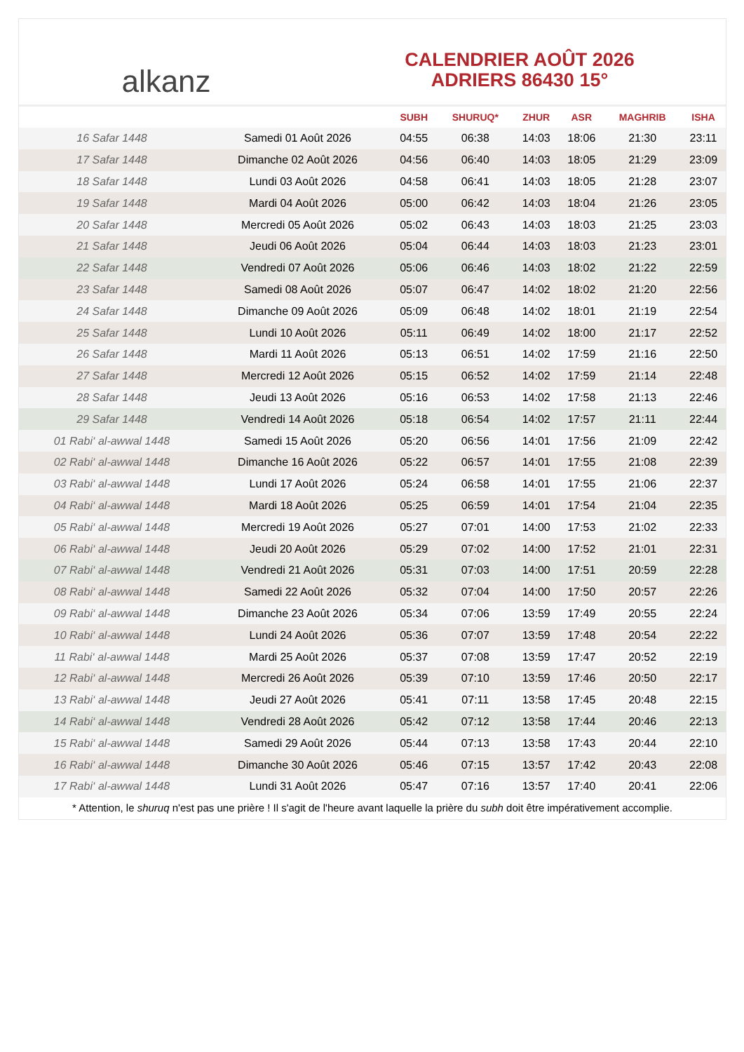alkanz
CALENDRIER AOÛT 2026
ADRIERS 86430 15°
| | | SUBH | SHURUQ* | ZHUR | ASR | MAGHRIB | ISHA |
| --- | --- | --- | --- | --- | --- | --- | --- |
| 16 Safar 1448 | Samedi 01 Août 2026 | 04:55 | 06:38 | 14:03 | 18:06 | 21:30 | 23:11 |
| 17 Safar 1448 | Dimanche 02 Août 2026 | 04:56 | 06:40 | 14:03 | 18:05 | 21:29 | 23:09 |
| 18 Safar 1448 | Lundi 03 Août 2026 | 04:58 | 06:41 | 14:03 | 18:05 | 21:28 | 23:07 |
| 19 Safar 1448 | Mardi 04 Août 2026 | 05:00 | 06:42 | 14:03 | 18:04 | 21:26 | 23:05 |
| 20 Safar 1448 | Mercredi 05 Août 2026 | 05:02 | 06:43 | 14:03 | 18:03 | 21:25 | 23:03 |
| 21 Safar 1448 | Jeudi 06 Août 2026 | 05:04 | 06:44 | 14:03 | 18:03 | 21:23 | 23:01 |
| 22 Safar 1448 | Vendredi 07 Août 2026 | 05:06 | 06:46 | 14:03 | 18:02 | 21:22 | 22:59 |
| 23 Safar 1448 | Samedi 08 Août 2026 | 05:07 | 06:47 | 14:02 | 18:02 | 21:20 | 22:56 |
| 24 Safar 1448 | Dimanche 09 Août 2026 | 05:09 | 06:48 | 14:02 | 18:01 | 21:19 | 22:54 |
| 25 Safar 1448 | Lundi 10 Août 2026 | 05:11 | 06:49 | 14:02 | 18:00 | 21:17 | 22:52 |
| 26 Safar 1448 | Mardi 11 Août 2026 | 05:13 | 06:51 | 14:02 | 17:59 | 21:16 | 22:50 |
| 27 Safar 1448 | Mercredi 12 Août 2026 | 05:15 | 06:52 | 14:02 | 17:59 | 21:14 | 22:48 |
| 28 Safar 1448 | Jeudi 13 Août 2026 | 05:16 | 06:53 | 14:02 | 17:58 | 21:13 | 22:46 |
| 29 Safar 1448 | Vendredi 14 Août 2026 | 05:18 | 06:54 | 14:02 | 17:57 | 21:11 | 22:44 |
| 01 Rabi‘ al-awwal 1448 | Samedi 15 Août 2026 | 05:20 | 06:56 | 14:01 | 17:56 | 21:09 | 22:42 |
| 02 Rabi‘ al-awwal 1448 | Dimanche 16 Août 2026 | 05:22 | 06:57 | 14:01 | 17:55 | 21:08 | 22:39 |
| 03 Rabi‘ al-awwal 1448 | Lundi 17 Août 2026 | 05:24 | 06:58 | 14:01 | 17:55 | 21:06 | 22:37 |
| 04 Rabi‘ al-awwal 1448 | Mardi 18 Août 2026 | 05:25 | 06:59 | 14:01 | 17:54 | 21:04 | 22:35 |
| 05 Rabi‘ al-awwal 1448 | Mercredi 19 Août 2026 | 05:27 | 07:01 | 14:00 | 17:53 | 21:02 | 22:33 |
| 06 Rabi‘ al-awwal 1448 | Jeudi 20 Août 2026 | 05:29 | 07:02 | 14:00 | 17:52 | 21:01 | 22:31 |
| 07 Rabi‘ al-awwal 1448 | Vendredi 21 Août 2026 | 05:31 | 07:03 | 14:00 | 17:51 | 20:59 | 22:28 |
| 08 Rabi‘ al-awwal 1448 | Samedi 22 Août 2026 | 05:32 | 07:04 | 14:00 | 17:50 | 20:57 | 22:26 |
| 09 Rabi‘ al-awwal 1448 | Dimanche 23 Août 2026 | 05:34 | 07:06 | 13:59 | 17:49 | 20:55 | 22:24 |
| 10 Rabi‘ al-awwal 1448 | Lundi 24 Août 2026 | 05:36 | 07:07 | 13:59 | 17:48 | 20:54 | 22:22 |
| 11 Rabi‘ al-awwal 1448 | Mardi 25 Août 2026 | 05:37 | 07:08 | 13:59 | 17:47 | 20:52 | 22:19 |
| 12 Rabi‘ al-awwal 1448 | Mercredi 26 Août 2026 | 05:39 | 07:10 | 13:59 | 17:46 | 20:50 | 22:17 |
| 13 Rabi‘ al-awwal 1448 | Jeudi 27 Août 2026 | 05:41 | 07:11 | 13:58 | 17:45 | 20:48 | 22:15 |
| 14 Rabi‘ al-awwal 1448 | Vendredi 28 Août 2026 | 05:42 | 07:12 | 13:58 | 17:44 | 20:46 | 22:13 |
| 15 Rabi‘ al-awwal 1448 | Samedi 29 Août 2026 | 05:44 | 07:13 | 13:58 | 17:43 | 20:44 | 22:10 |
| 16 Rabi‘ al-awwal 1448 | Dimanche 30 Août 2026 | 05:46 | 07:15 | 13:57 | 17:42 | 20:43 | 22:08 |
| 17 Rabi‘ al-awwal 1448 | Lundi 31 Août 2026 | 05:47 | 07:16 | 13:57 | 17:40 | 20:41 | 22:06 |
* Attention, le shuruq n'est pas une prière ! Il s'agit de l'heure avant laquelle la prière du subh doit être impérativement accomplie.